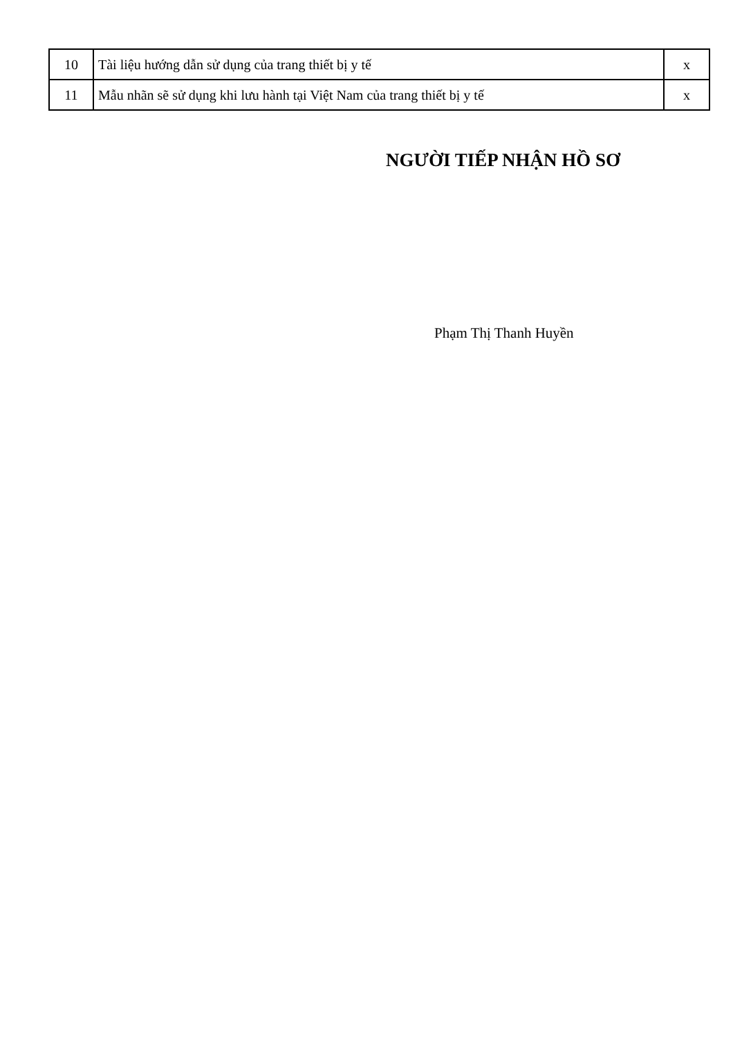| 10 | Tài liệu hướng dẫn sử dụng của trang thiết bị y tế | x |
| 11 | Mẫu nhãn sẽ sử dụng khi lưu hành tại Việt Nam của trang thiết bị y tế | x |
NGƯỜI TIẾP NHẬN HỒ SƠ
Phạm Thị Thanh Huyền